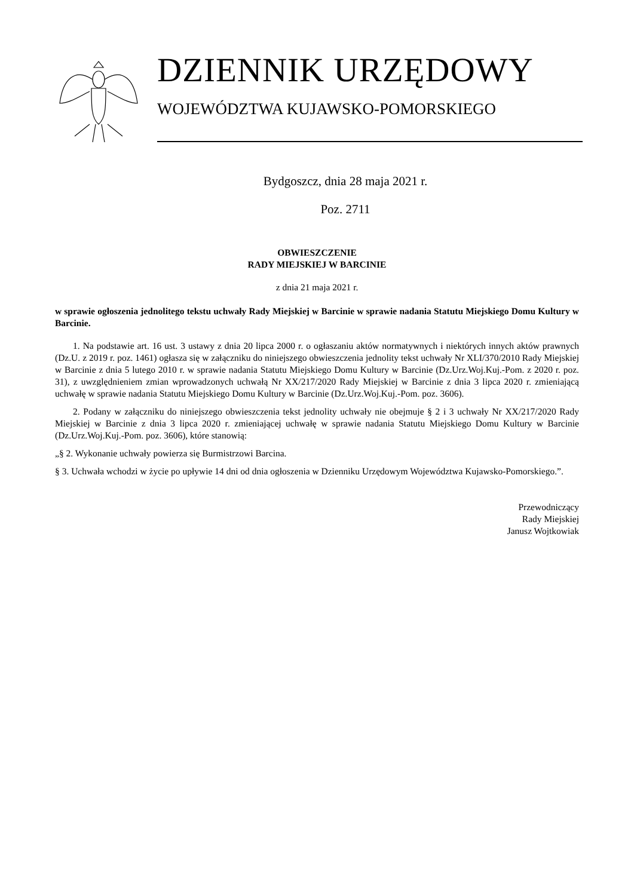DZIENNIK URZĘDOWY
WOJEWÓDZTWA KUJAWSKO-POMORSKIEGO
Bydgoszcz, dnia 28 maja 2021 r.
Poz. 2711
OBWIESZCZENIE
RADY MIEJSKIEJ W BARCINIE
z dnia 21 maja 2021 r.
w sprawie ogłoszenia jednolitego tekstu uchwały Rady Miejskiej w Barcinie w sprawie nadania Statutu Miejskiego Domu Kultury w Barcinie.
1. Na podstawie art. 16 ust. 3 ustawy z dnia 20 lipca 2000 r. o ogłaszaniu aktów normatywnych i niektórych innych aktów prawnych (Dz.U. z 2019 r. poz. 1461) ogłasza się w załączniku do niniejszego obwieszczenia jednolity tekst uchwały Nr XLI/370/2010 Rady Miejskiej w Barcinie z dnia 5 lutego 2010 r. w sprawie nadania Statutu Miejskiego Domu Kultury w Barcinie (Dz.Urz.Woj.Kuj.-Pom. z 2020 r. poz. 31), z uwzględnieniem zmian wprowadzonych uchwałą Nr XX/217/2020 Rady Miejskiej w Barcinie z dnia 3 lipca 2020 r. zmieniającą uchwałę w sprawie nadania Statutu Miejskiego Domu Kultury w Barcinie (Dz.Urz.Woj.Kuj.-Pom. poz. 3606).
2. Podany w załączniku do niniejszego obwieszczenia tekst jednolity uchwały nie obejmuje § 2 i 3 uchwały Nr XX/217/2020 Rady Miejskiej w Barcinie z dnia 3 lipca 2020 r. zmieniającej uchwałę w sprawie nadania Statutu Miejskiego Domu Kultury w Barcinie (Dz.Urz.Woj.Kuj.-Pom. poz. 3606), które stanowią:
„§ 2. Wykonanie uchwały powierza się Burmistrzowi Barcina.
§ 3. Uchwała wchodzi w życie po upływie 14 dni od dnia ogłoszenia w Dzienniku Urzędowym Województwa Kujawsko-Pomorskiego.”.
Przewodniczący
Rady Miejskiej
Janusz Wojtkowiak